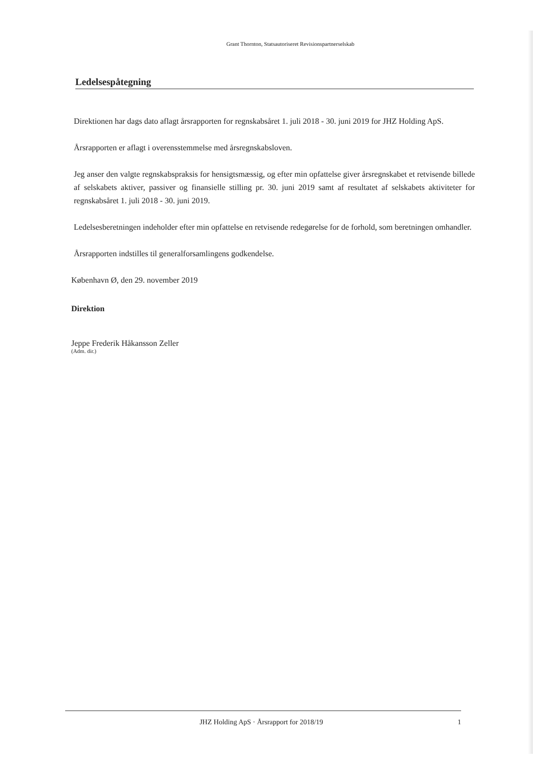Grant Thornton, Statsautoriseret Revisionspartnerselskab
Ledelsespåtegning
Direktionen har dags dato aflagt årsrapporten for regnskabsåret 1. juli 2018 - 30. juni 2019 for JHZ Holding ApS.
Årsrapporten er aflagt i overensstemmelse med årsregnskabsloven.
Jeg anser den valgte regnskabspraksis for hensigtsmæssig, og efter min opfattelse giver årsregnskabet et retvisende billede af selskabets aktiver, passiver og finansielle stilling pr. 30. juni 2019 samt af resultatet af selskabets aktiviteter for regnskabsåret 1. juli 2018 - 30. juni 2019.
Ledelsesberetningen indeholder efter min opfattelse en retvisende redegørelse for de forhold, som beretningen omhandler.
Årsrapporten indstilles til generalforsamlingens godkendelse.
København Ø, den 29. november 2019
Direktion
Jeppe Frederik Håkansson Zeller
(Adm. dir.)
JHZ Holding ApS · Årsrapport for 2018/19 1